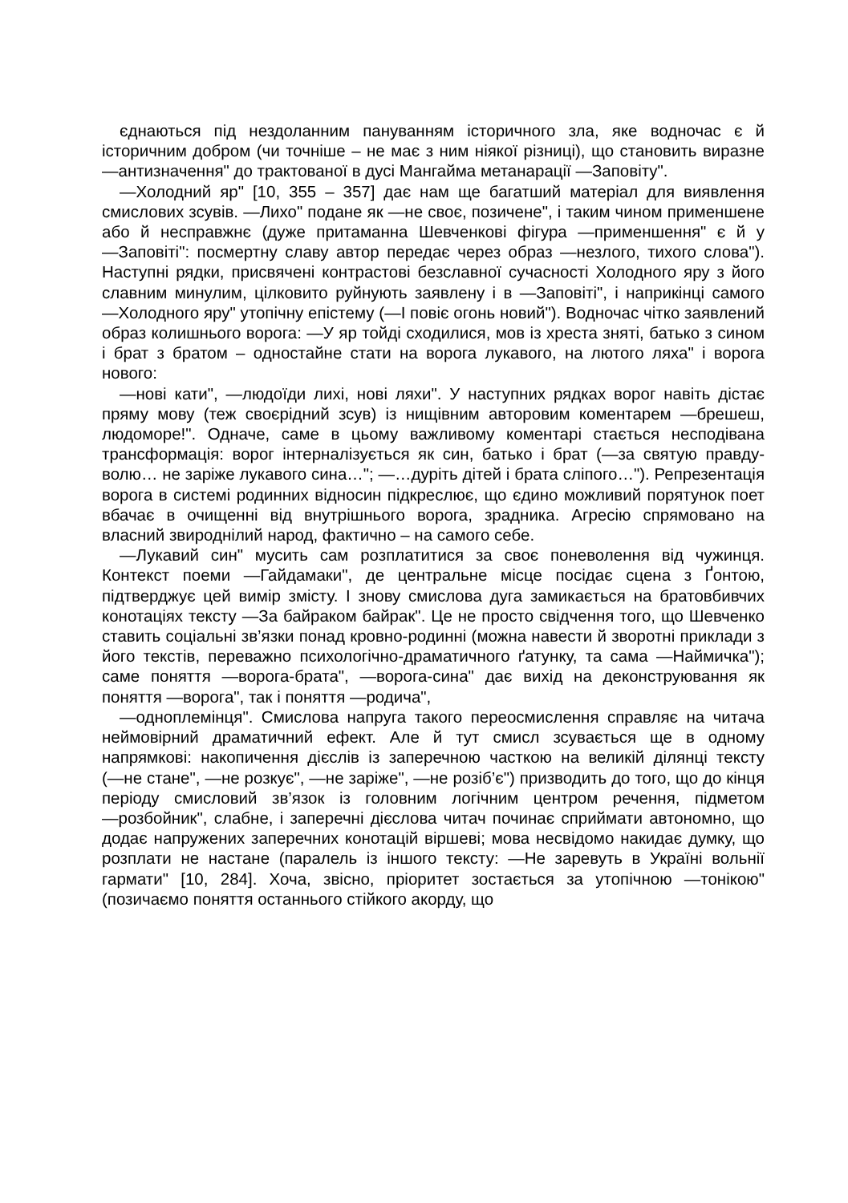єднаються під нездоланним пануванням історичного зла, яке водночас є й історичним добром (чи точніше – не має з ним ніякої різниці), що становить виразне ―антизначення" до трактованої в дусі Мангайма метанарації ―Заповіту".
―Холодний яр" [10, 355 – 357] дає нам ще багатший матеріал для виявлення смислових зсувів. ―Лихо" подане як ―не своє, позичене", і таким чином применшене або й несправжнє (дуже притаманна Шевченкові фігура ―применшення" є й у ―Заповіті": посмертну славу автор передає через образ ―незлого, тихого слова"). Наступні рядки, присвячені контрастові безславної сучасності Холодного яру з його славним минулим, цілковито руйнують заявлену і в ―Заповіті", і наприкінці самого ―Холодного яру" утопічну епістему (―І повіє огонь новий"). Водночас чітко заявлений образ колишнього ворога: ―У яр тойді сходилися, мов із хреста зняті, батько з сином і брат з братом – одностайне стати на ворога лукавого, на лютого ляха" і ворога нового:
―нові кати", ―людоїди лихі, нові ляхи". У наступних рядках ворог навіть дістає пряму мову (теж своєрідний зсув) із нищівним авторовим коментарем ―брешеш, людоморе!". Одначе, саме в цьому важливому коментарі стається несподівана трансформація: ворог інтерналізується як син, батько і брат (―за святую правду-волю… не заріже лукавого сина…"; ―…дуріть дітей і брата сліпого…"). Репрезентація ворога в системі родинних відносин підкреслює, що єдино можливий порятунок поет вбачає в очищенні від внутрішнього ворога, зрадника. Агресію спрямовано на власний звироднілий народ, фактично – на самого себе.
―Лукавий син" мусить сам розплатитися за своє поневолення від чужинця. Контекст поеми ―Гайдамаки", де центральне місце посідає сцена з Ґонтою, підтверджує цей вимір змісту. І знову смислова дуга замикається на братовбивчих конотаціях тексту ―За байраком байрак". Це не просто свідчення того, що Шевченко ставить соціальні зв’язки понад кровно-родинні (можна навести й зворотні приклади з його текстів, переважно психологічно-драматичного ґатунку, та сама ―Наймичка"); саме поняття ―ворога-брата", ―ворога-сина" дає вихід на деконструювання як поняття ―ворога", так і поняття ―родича",
―одноплемінця". Смислова напруга такого переосмислення справляє на читача неймовірний драматичний ефект. Але й тут смисл зсувається ще в одному напрямкові: накопичення дієслів із заперечною часткою на великій ділянці тексту (―не стане", ―не розкує", ―не заріже", ―не розіб’є") призводить до того, що до кінця періоду смисловий зв’язок із головним логічним центром речення, підметом ―розбойник", слабне, і заперечні дієслова читач починає сприймати автономно, що додає напружених заперечних конотацій віршеві; мова несвідомо накидає думку, що розплати не настане (паралель із іншого тексту: ―Не заревуть в Україні вольнії гармати" [10, 284]. Хоча, звісно, пріоритет зостається за утопічною ―тонікою" (позичаємо поняття останнього стійкого акорду, що